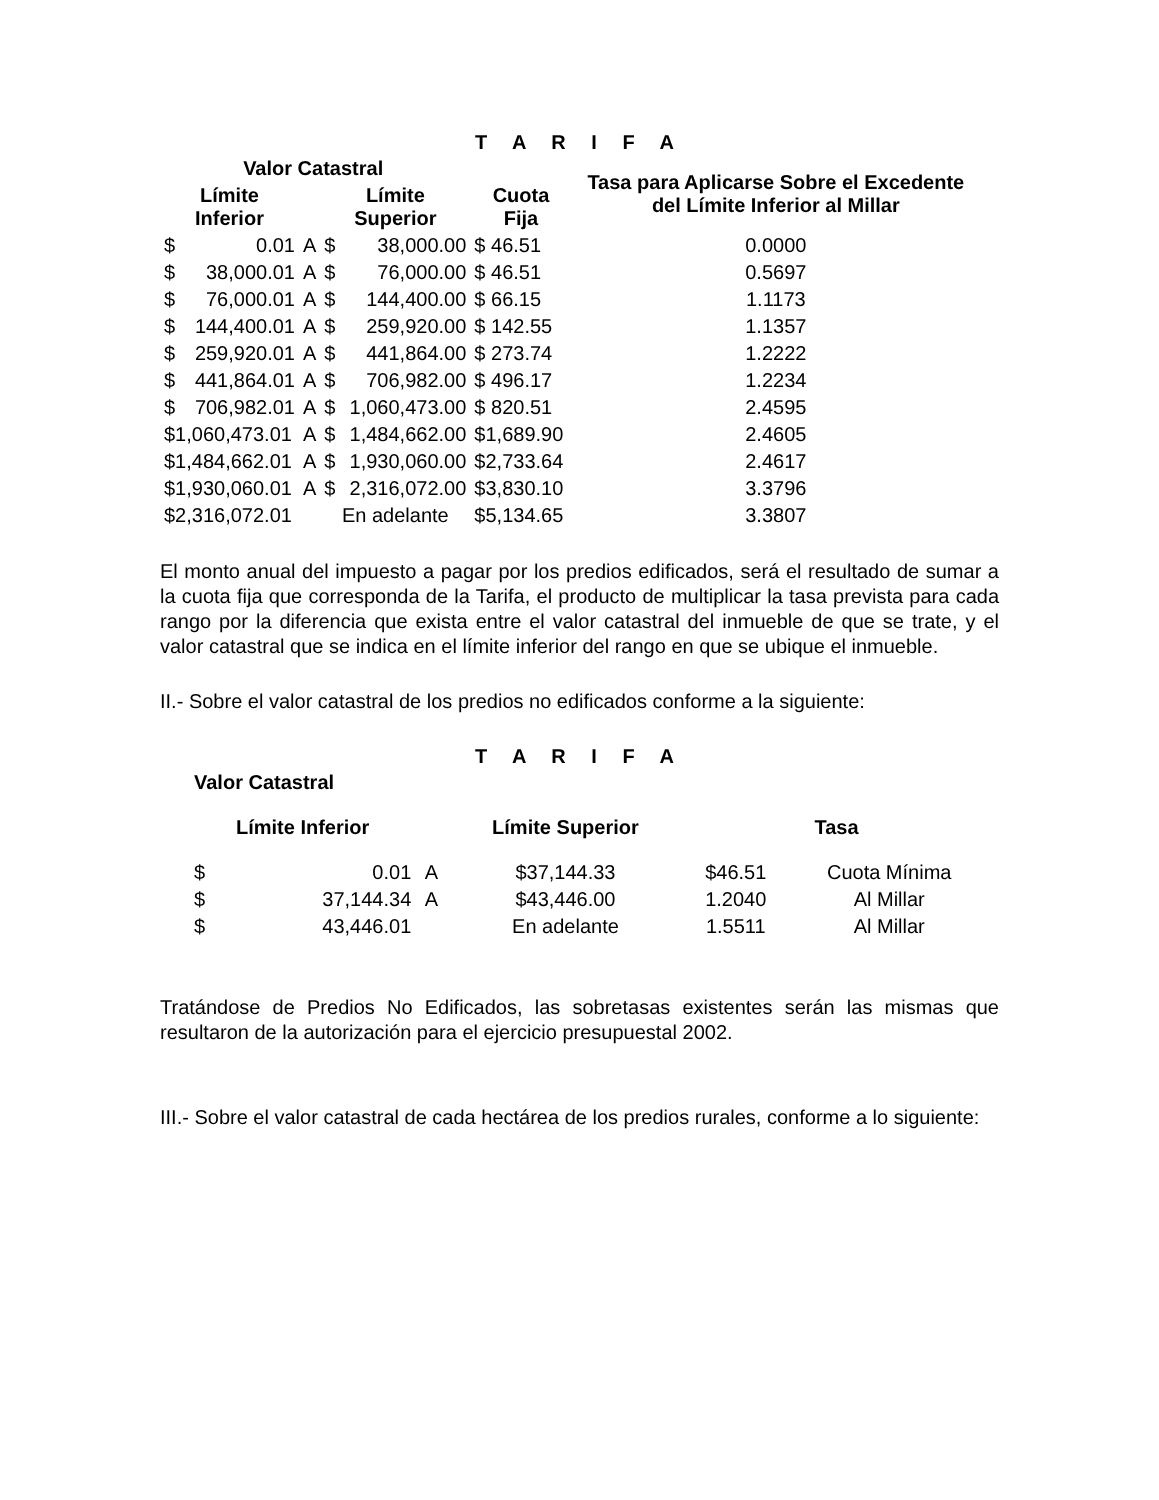T A R I F A
| Valor Catastral | | | | | | Tasa para Aplicarse Sobre el Excedente del Límite Inferior al Millar |
| --- | --- | --- | --- | --- | --- | --- |
| Límite Inferior | | | Límite Superior | | Cuota Fija | |
| $ | 0.01 | A | $ | 38,000.00 | $ 46.51 | 0.0000 |
| $ | 38,000.01 | A | $ | 76,000.00 | $ 46.51 | 0.5697 |
| $ | 76,000.01 | A | $ | 144,400.00 | $ 66.15 | 1.1173 |
| $ | 144,400.01 | A | $ | 259,920.00 | $ 142.55 | 1.1357 |
| $ | 259,920.01 | A | $ | 441,864.00 | $ 273.74 | 1.2222 |
| $ | 441,864.01 | A | $ | 706,982.00 | $ 496.17 | 1.2234 |
| $ | 706,982.01 | A | $ | 1,060,473.00 | $ 820.51 | 2.4595 |
| $1,060,473.01 | | A | $ | 1,484,662.00 | $1,689.90 | 2.4605 |
| $1,484,662.01 | | A | $ | 1,930,060.00 | $2,733.64 | 2.4617 |
| $1,930,060.01 | | A | $ | 2,316,072.00 | $3,830.10 | 3.3796 |
| $2,316,072.01 | | | En adelante | | $5,134.65 | 3.3807 |
El monto anual del impuesto a pagar por los predios edificados, será el resultado de sumar a la cuota fija que corresponda de la Tarifa, el producto de multiplicar la tasa prevista para cada rango por la diferencia que exista entre el valor catastral del inmueble de que se trate, y el valor catastral que se indica en el límite inferior del rango en que se ubique el inmueble.
II.- Sobre el valor catastral de los predios no edificados conforme a la siguiente:
T A R I F A
| Valor Catastral | | | | | |
| --- | --- | --- | --- | --- | --- |
| Límite Inferior | | | Límite Superior | Tasa | |
| $ | 0.01 | A | $37,144.33 | $46.51 | Cuota Mínima |
| $ | 37,144.34 | A | $43,446.00 | 1.2040 | Al Millar |
| $ | 43,446.01 | | En adelante | 1.5511 | Al Millar |
Tratándose de Predios No Edificados, las sobretasas existentes serán las mismas que resultaron de la autorización para el ejercicio presupuestal 2002.
III.- Sobre el valor catastral de cada hectárea de los predios rurales, conforme a lo siguiente: